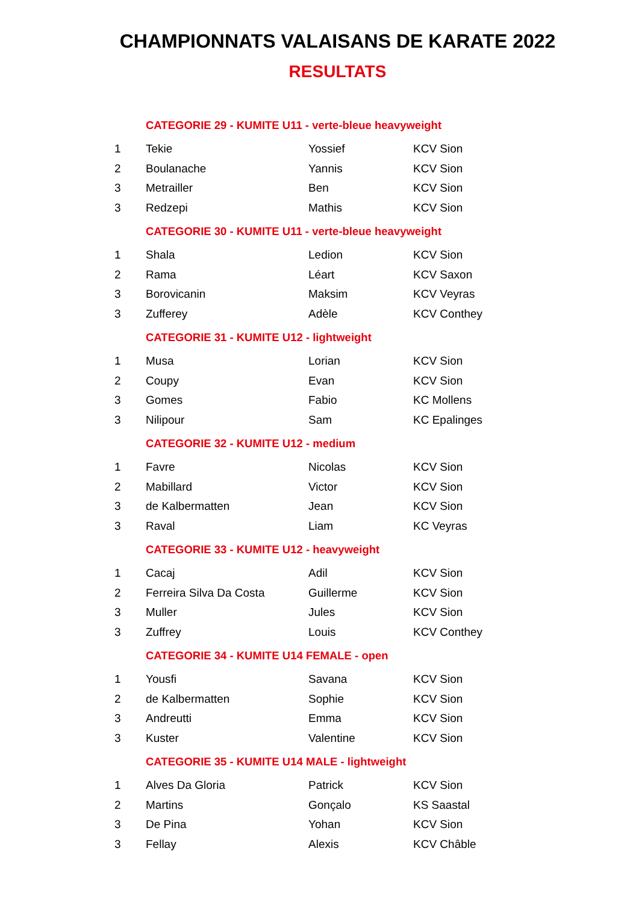CHAMPIONNATS VALAISANS DE KARATE 2022
RESULTATS
| | CATEGORIE 29 - KUMITE U11 - verte-bleue heavyweight | | |
| 1 | Tekie | Yossief | KCV Sion |
| 2 | Boulanache | Yannis | KCV Sion |
| 3 | Metrailler | Ben | KCV Sion |
| 3 | Redzepi | Mathis | KCV Sion |
| | CATEGORIE 30 - KUMITE U11 - verte-bleue heavyweight | | |
| 1 | Shala | Ledion | KCV Sion |
| 2 | Rama | Léart | KCV Saxon |
| 3 | Borovicanin | Maksim | KCV Veyras |
| 3 | Zufferey | Adèle | KCV Conthey |
| | CATEGORIE 31 - KUMITE U12 - lightweight | | |
| 1 | Musa | Lorian | KCV Sion |
| 2 | Coupy | Evan | KCV Sion |
| 3 | Gomes | Fabio | KC Mollens |
| 3 | Nilipour | Sam | KC Epalinges |
| | CATEGORIE 32 - KUMITE U12 - medium | | |
| 1 | Favre | Nicolas | KCV Sion |
| 2 | Mabillard | Victor | KCV Sion |
| 3 | de Kalbermatten | Jean | KCV Sion |
| 3 | Raval | Liam | KC Veyras |
| | CATEGORIE 33 - KUMITE U12 - heavyweight | | |
| 1 | Cacaj | Adil | KCV Sion |
| 2 | Ferreira Silva Da Costa | Guillerme | KCV Sion |
| 3 | Muller | Jules | KCV Sion |
| 3 | Zuffrey | Louis | KCV Conthey |
| | CATEGORIE 34 - KUMITE U14 FEMALE - open | | |
| 1 | Yousfi | Savana | KCV Sion |
| 2 | de Kalbermatten | Sophie | KCV Sion |
| 3 | Andreutti | Emma | KCV Sion |
| 3 | Kuster | Valentine | KCV Sion |
| | CATEGORIE 35 - KUMITE U14 MALE - lightweight | | |
| 1 | Alves Da Gloria | Patrick | KCV Sion |
| 2 | Martins | Gonçalo | KS Saastal |
| 3 | De Pina | Yohan | KCV Sion |
| 3 | Fellay | Alexis | KCV Châble |